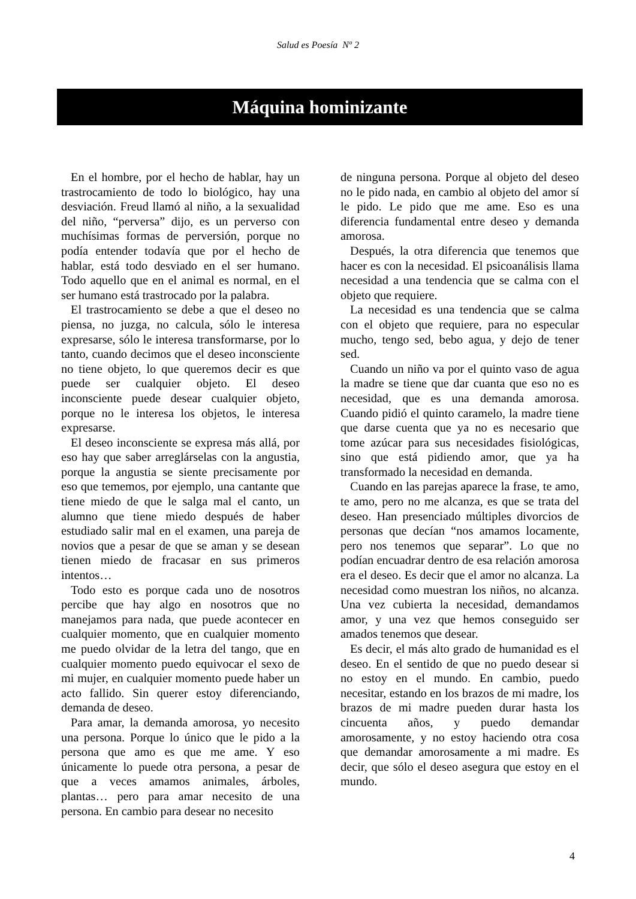Salud es Poesía Nº 2
Máquina hominizante
En el hombre, por el hecho de hablar, hay un trastrocamiento de todo lo biológico, hay una desviación. Freud llamó al niño, a la sexualidad del niño, “perversa” dijo, es un perverso con muchísimas formas de perversión, porque no podía entender todavía que por el hecho de hablar, está todo desviado en el ser humano. Todo aquello que en el animal es normal, en el ser humano está trastrocado por la palabra.
El trastrocamiento se debe a que el deseo no piensa, no juzga, no calcula, sólo le interesa expresarse, sólo le interesa transformarse, por lo tanto, cuando decimos que el deseo inconsciente no tiene objeto, lo que queremos decir es que puede ser cualquier objeto. El deseo inconsciente puede desear cualquier objeto, porque no le interesa los objetos, le interesa expresarse.
El deseo inconsciente se expresa más allá, por eso hay que saber arreglárselas con la angustia, porque la angustia se siente precisamente por eso que tememos, por ejemplo, una cantante que tiene miedo de que le salga mal el canto, un alumno que tiene miedo después de haber estudiado salir mal en el examen, una pareja de novios que a pesar de que se aman y se desean tienen miedo de fracasar en sus primeros intentos…
Todo esto es porque cada uno de nosotros percibe que hay algo en nosotros que no manejamos para nada, que puede acontecer en cualquier momento, que en cualquier momento me puedo olvidar de la letra del tango, que en cualquier momento puedo equivocar el sexo de mi mujer, en cualquier momento puede haber un acto fallido. Sin querer estoy diferenciando, demanda de deseo.
Para amar, la demanda amorosa, yo necesito una persona. Porque lo único que le pido a la persona que amo es que me ame. Y eso únicamente lo puede otra persona, a pesar de que a veces amamos animales, árboles, plantas… pero para amar necesito de una persona. En cambio para desear no necesito
de ninguna persona. Porque al objeto del deseo no le pido nada, en cambio al objeto del amor sí le pido. Le pido que me ame. Eso es una diferencia fundamental entre deseo y demanda amorosa.
Después, la otra diferencia que tenemos que hacer es con la necesidad. El psicoanálisis llama necesidad a una tendencia que se calma con el objeto que requiere.
La necesidad es una tendencia que se calma con el objeto que requiere, para no especular mucho, tengo sed, bebo agua, y dejo de tener sed.
Cuando un niño va por el quinto vaso de agua la madre se tiene que dar cuanta que eso no es necesidad, que es una demanda amorosa. Cuando pidió el quinto caramelo, la madre tiene que darse cuenta que ya no es necesario que tome azúcar para sus necesidades fisiológicas, sino que está pidiendo amor, que ya ha transformado la necesidad en demanda.
Cuando en las parejas aparece la frase, te amo, te amo, pero no me alcanza, es que se trata del deseo. Han presenciado múltiples divorcios de personas que decían “nos amamos locamente, pero nos tenemos que separar”. Lo que no podían encuadrar dentro de esa relación amorosa era el deseo. Es decir que el amor no alcanza. La necesidad como muestran los niños, no alcanza. Una vez cubierta la necesidad, demandamos amor, y una vez que hemos conseguido ser amados tenemos que desear.
Es decir, el más alto grado de humanidad es el deseo. En el sentido de que no puedo desear si no estoy en el mundo. En cambio, puedo necesitar, estando en los brazos de mi madre, los brazos de mi madre pueden durar hasta los cincuenta años, y puedo demandar amorosamente, y no estoy haciendo otra cosa que demandar amorosamente a mi madre. Es decir, que sólo el deseo asegura que estoy en el mundo.
4